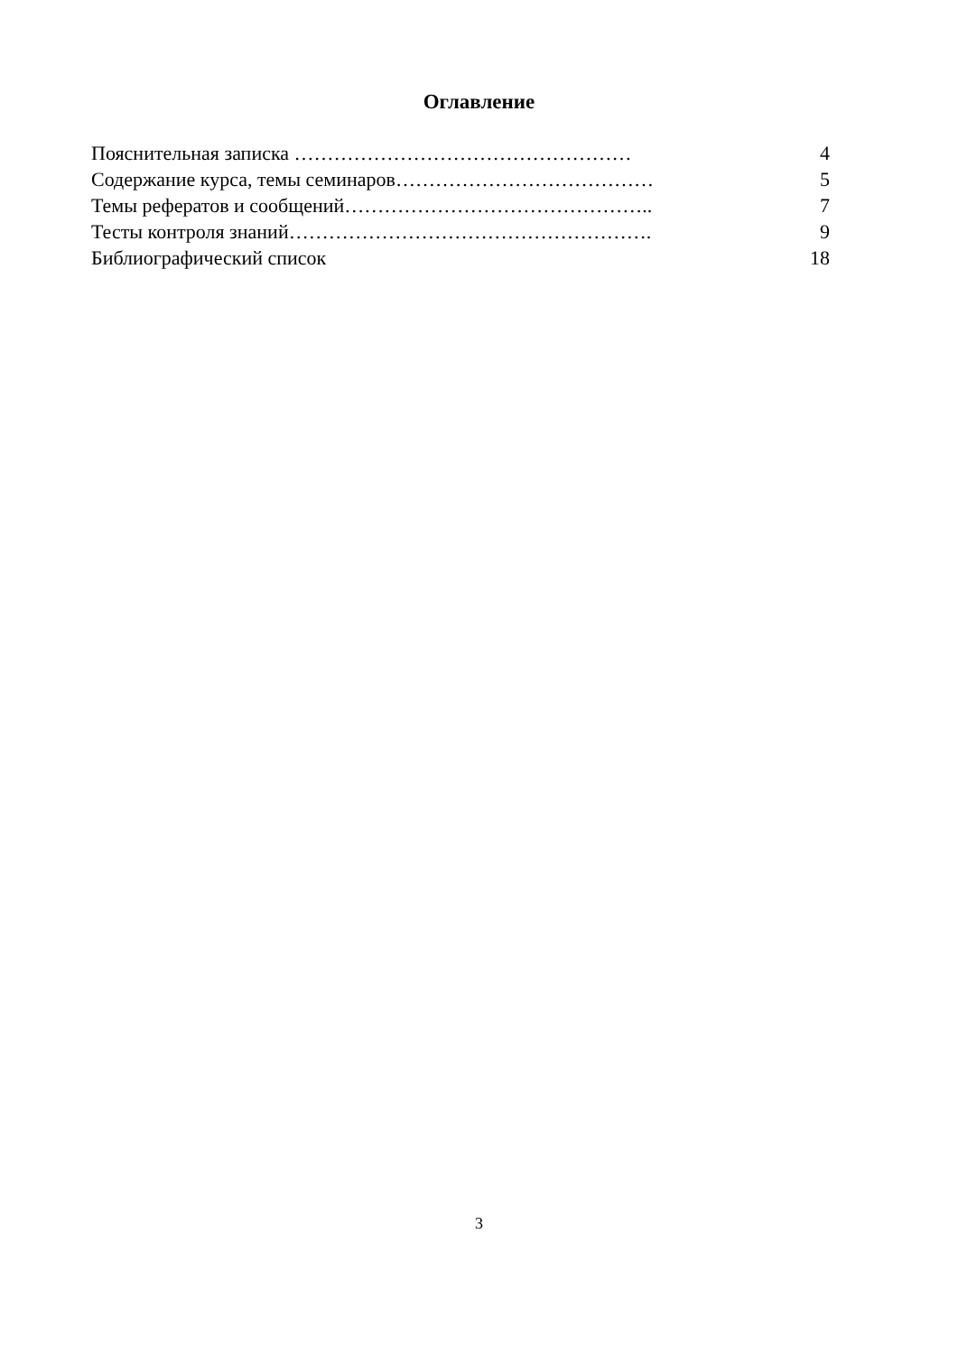Оглавление
Пояснительная записка …………………………………………… 4
Содержание курса, темы семинаров………………………………… 5
Темы рефератов и сообщений……………………………………….. 7
Тесты контроля знаний………………………………………………. 9
Библиографический список 18
3